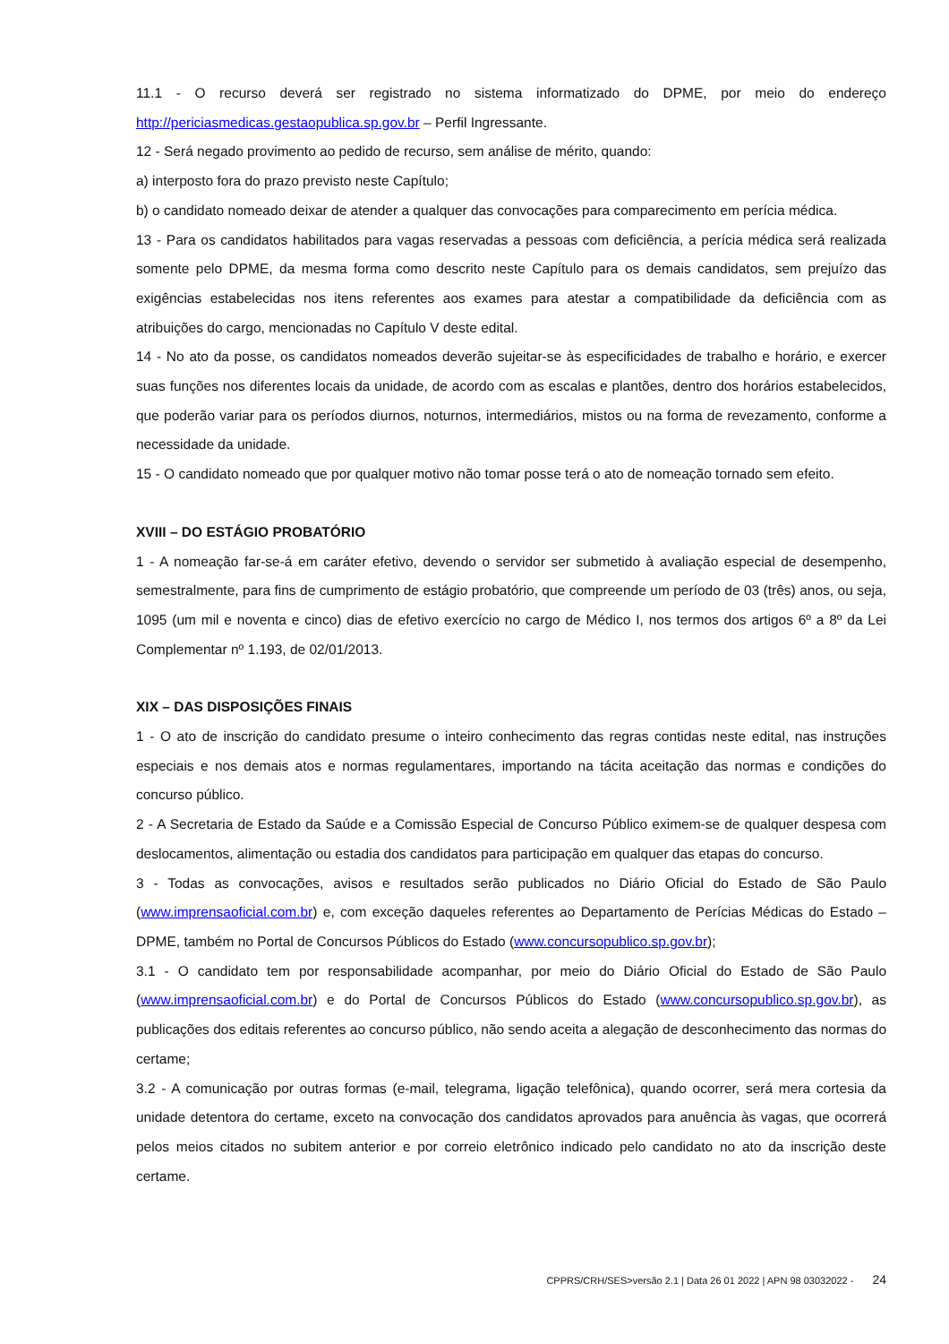11.1 - O recurso deverá ser registrado no sistema informatizado do DPME, por meio do endereço http://periciasmedicas.gestaopublica.sp.gov.br – Perfil Ingressante.
12 - Será negado provimento ao pedido de recurso, sem análise de mérito, quando:
a) interposto fora do prazo previsto neste Capítulo;
b) o candidato nomeado deixar de atender a qualquer das convocações para comparecimento em perícia médica.
13 - Para os candidatos habilitados para vagas reservadas a pessoas com deficiência, a perícia médica será realizada somente pelo DPME, da mesma forma como descrito neste Capítulo para os demais candidatos, sem prejuízo das exigências estabelecidas nos itens referentes aos exames para atestar a compatibilidade da deficiência com as atribuições do cargo, mencionadas no Capítulo V deste edital.
14 - No ato da posse, os candidatos nomeados deverão sujeitar-se às especificidades de trabalho e horário, e exercer suas funções nos diferentes locais da unidade, de acordo com as escalas e plantões, dentro dos horários estabelecidos, que poderão variar para os períodos diurnos, noturnos, intermediários, mistos ou na forma de revezamento, conforme a necessidade da unidade.
15 - O candidato nomeado que por qualquer motivo não tomar posse terá o ato de nomeação tornado sem efeito.
XVIII – DO ESTÁGIO PROBATÓRIO
1 - A nomeação far-se-á em caráter efetivo, devendo o servidor ser submetido à avaliação especial de desempenho, semestralmente, para fins de cumprimento de estágio probatório, que compreende um período de 03 (três) anos, ou seja, 1095 (um mil e noventa e cinco) dias de efetivo exercício no cargo de Médico I, nos termos dos artigos 6º a 8º da Lei Complementar nº 1.193, de 02/01/2013.
XIX – DAS DISPOSIÇÕES FINAIS
1 - O ato de inscrição do candidato presume o inteiro conhecimento das regras contidas neste edital, nas instruções especiais e nos demais atos e normas regulamentares, importando na tácita aceitação das normas e condições do concurso público.
2 - A Secretaria de Estado da Saúde e a Comissão Especial de Concurso Público eximem-se de qualquer despesa com deslocamentos, alimentação ou estadia dos candidatos para participação em qualquer das etapas do concurso.
3 - Todas as convocações, avisos e resultados serão publicados no Diário Oficial do Estado de São Paulo (www.imprensaoficial.com.br) e, com exceção daqueles referentes ao Departamento de Perícias Médicas do Estado – DPME, também no Portal de Concursos Públicos do Estado (www.concursopublico.sp.gov.br);
3.1 - O candidato tem por responsabilidade acompanhar, por meio do Diário Oficial do Estado de São Paulo (www.imprensaoficial.com.br) e do Portal de Concursos Públicos do Estado (www.concursopublico.sp.gov.br), as publicações dos editais referentes ao concurso público, não sendo aceita a alegação de desconhecimento das normas do certame;
3.2 - A comunicação por outras formas (e-mail, telegrama, ligação telefônica), quando ocorrer, será mera cortesia da unidade detentora do certame, exceto na convocação dos candidatos aprovados para anuência às vagas, que ocorrerá pelos meios citados no subitem anterior e por correio eletrônico indicado pelo candidato no ato da inscrição deste certame.
CPPRS/CRH/SES>versão 2.1 | Data 26 01 2022 | APN 98 03032022 - 24